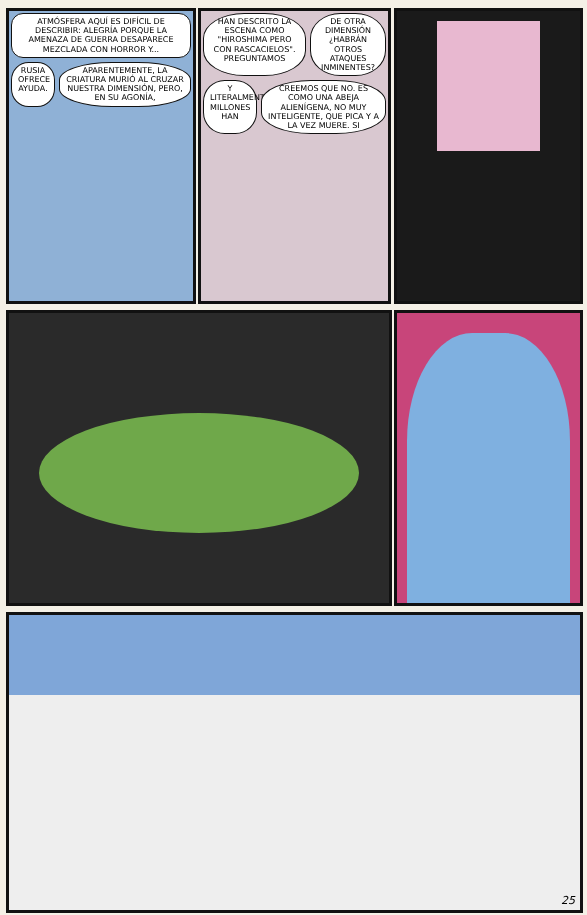ATMÓSFERA AQUÍ ES DIFÍCIL DE DESCRIBIR: ALEGRÍA PORQUE LA AMENAZA DE GUERRA DESAPARECE MEZCLADA CON HORROR Y...
RUSIA OFRECE AYUDA.
APARENTEMENTE, LA CRIATURA MURIÓ AL CRUZAR NUESTRA DIMENSIÓN, PERO, EN SU AGONÍA,
HAN DESCRITO LA ESCENA COMO "HIROSHIMA PERO CON RASCACIELOS". PREGUNTAMOS
DE OTRA DIMENSIÓN ¿HABRÁN OTROS ATAQUES INMINENTES?
Y LITERALMENTE MILLONES HAN
CREEMOS QUE NO. ES COMO UNA ABEJA ALIENÍGENA, NO MUY INTELIGENTE, QUE PICA Y A LA VEZ MUERE. SI
25